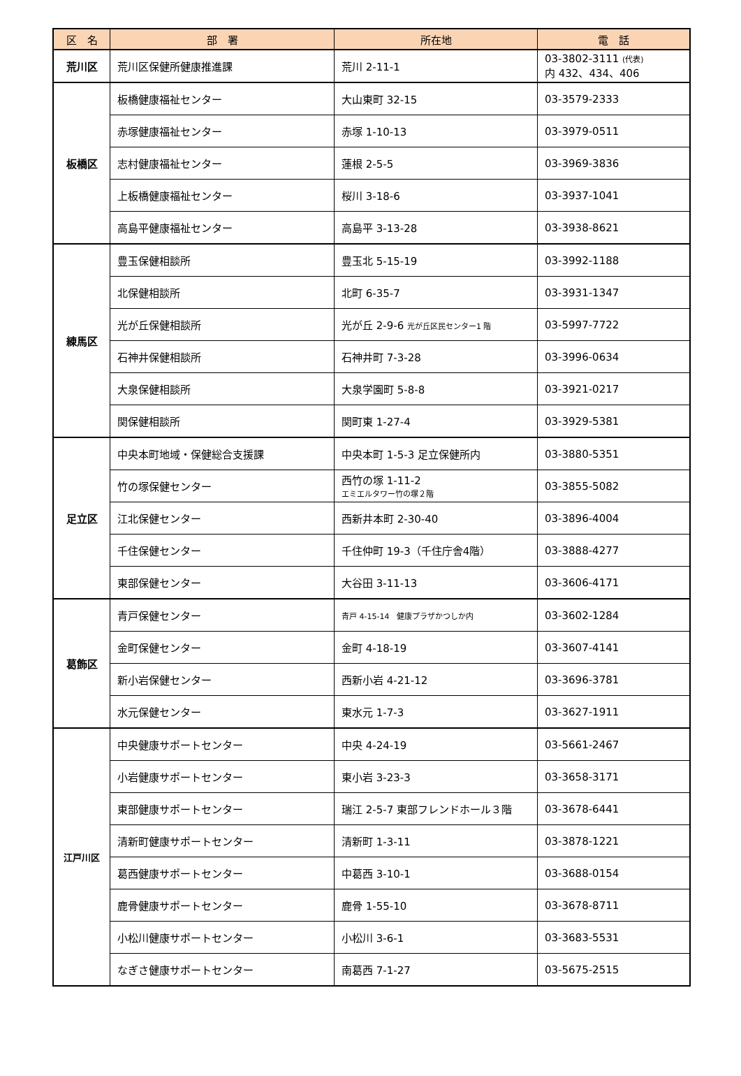| 区 名 | 部 署 | 所在地 | 電 話 |
| --- | --- | --- | --- |
| 荒川区 | 荒川区保健所健康推進課 | 荒川 2-11-1 | 03-3802-3111 (代表) 内 432、434、406 |
| 板橋区 | 板橋健康福祉センター | 大山東町 32-15 | 03-3579-2333 |
| | 赤塚健康福祉センター | 赤塚 1-10-13 | 03-3979-0511 |
| | 志村健康福祉センター | 蓮根 2-5-5 | 03-3969-3836 |
| | 上板橋健康福祉センター | 桜川 3-18-6 | 03-3937-1041 |
| | 高島平健康福祉センター | 高島平 3-13-28 | 03-3938-8621 |
| 練馬区 | 豊玉保健相談所 | 豊玉北 5-15-19 | 03-3992-1188 |
| | 北保健相談所 | 北町 6-35-7 | 03-3931-1347 |
| | 光が丘保健相談所 | 光が丘 2-9-6 光が丘区民センター1 階 | 03-5997-7722 |
| | 石神井保健相談所 | 石神井町 7-3-28 | 03-3996-0634 |
| | 大泉保健相談所 | 大泉学園町 5-8-8 | 03-3921-0217 |
| | 関保健相談所 | 関町東 1-27-4 | 03-3929-5381 |
| 足立区 | 中央本町地域・保健総合支援課 | 中央本町 1-5-3 足立保健所内 | 03-3880-5351 |
| | 竹の塚保健センター | 西竹の塚 1-11-2 エミエルタワー竹の塚２階 | 03-3855-5082 |
| | 江北保健センター | 西新井本町 2-30-40 | 03-3896-4004 |
| | 千住保健センター | 千住仲町 19-3（千住庁舎4階） | 03-3888-4277 |
| | 東部保健センター | 大谷田 3-11-13 | 03-3606-4171 |
| 葛飾区 | 青戸保健センター | 青戸 4-15-14 健康プラザかつしか内 | 03-3602-1284 |
| | 金町保健センター | 金町 4-18-19 | 03-3607-4141 |
| | 新小岩保健センター | 西新小岩 4-21-12 | 03-3696-3781 |
| | 水元保健センター | 東水元 1-7-3 | 03-3627-1911 |
| 江戸川区 | 中央健康サポートセンター | 中央 4-24-19 | 03-5661-2467 |
| | 小岩健康サポートセンター | 東小岩 3-23-3 | 03-3658-3171 |
| | 東部健康サポートセンター | 瑞江 2-5-7 東部フレンドホール３階 | 03-3678-6441 |
| | 清新町健康サポートセンター | 清新町 1-3-11 | 03-3878-1221 |
| | 葛西健康サポートセンター | 中葛西 3-10-1 | 03-3688-0154 |
| | 鹿骨健康サポートセンター | 鹿骨 1-55-10 | 03-3678-8711 |
| | 小松川健康サポートセンター | 小松川 3-6-1 | 03-3683-5531 |
| | なぎさ健康サポートセンター | 南葛西 7-1-27 | 03-5675-2515 |